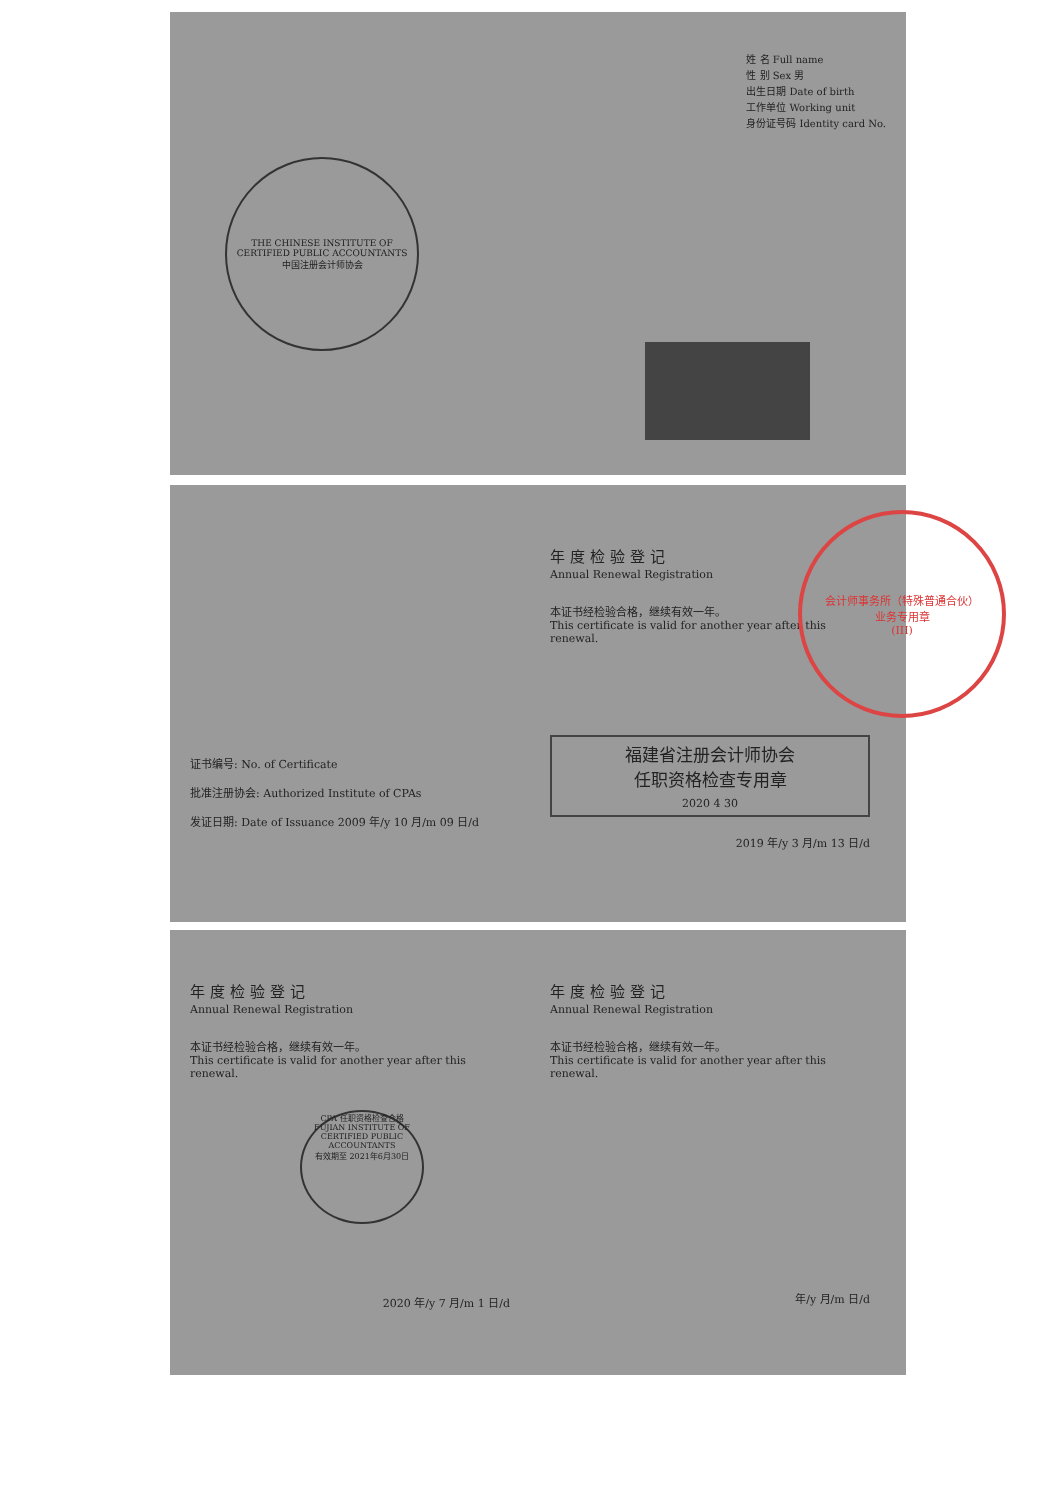THE CHINESE INSTITUTE OF CERTIFIED PUBLIC ACCOUNTANTS
中国注册会计师协会
姓 名 Full name
性 别 Sex 男
出生日期 Date of birth
工作单位 Working unit
身份证号码 Identity card No.
证书编号: No. of Certificate
批准注册协会: Authorized Institute of CPAs
发证日期: Date of Issuance 2009 年/y 10 月/m 09 日/d
年度检验登记
Annual Renewal Registration
本证书经检验合格，继续有效一年。
This certificate is valid for another year after this renewal.
福建省注册会计师协会
任职资格检查专用章
2020 4 30
2019 年/y 3 月/m 13 日/d
会计师事务所（特殊普通合伙）
业务专用章
(III)
年度检验登记
Annual Renewal Registration
本证书经检验合格，继续有效一年。
This certificate is valid for another year after this renewal.
CPA 任职资格检查合格
FUJIAN INSTITUTE OF CERTIFIED PUBLIC ACCOUNTANTS
有效期至 2021年6月30日
2020 年/y 7 月/m 1 日/d
年度检验登记
Annual Renewal Registration
本证书经检验合格，继续有效一年。
This certificate is valid for another year after this renewal.
年/y 月/m 日/d